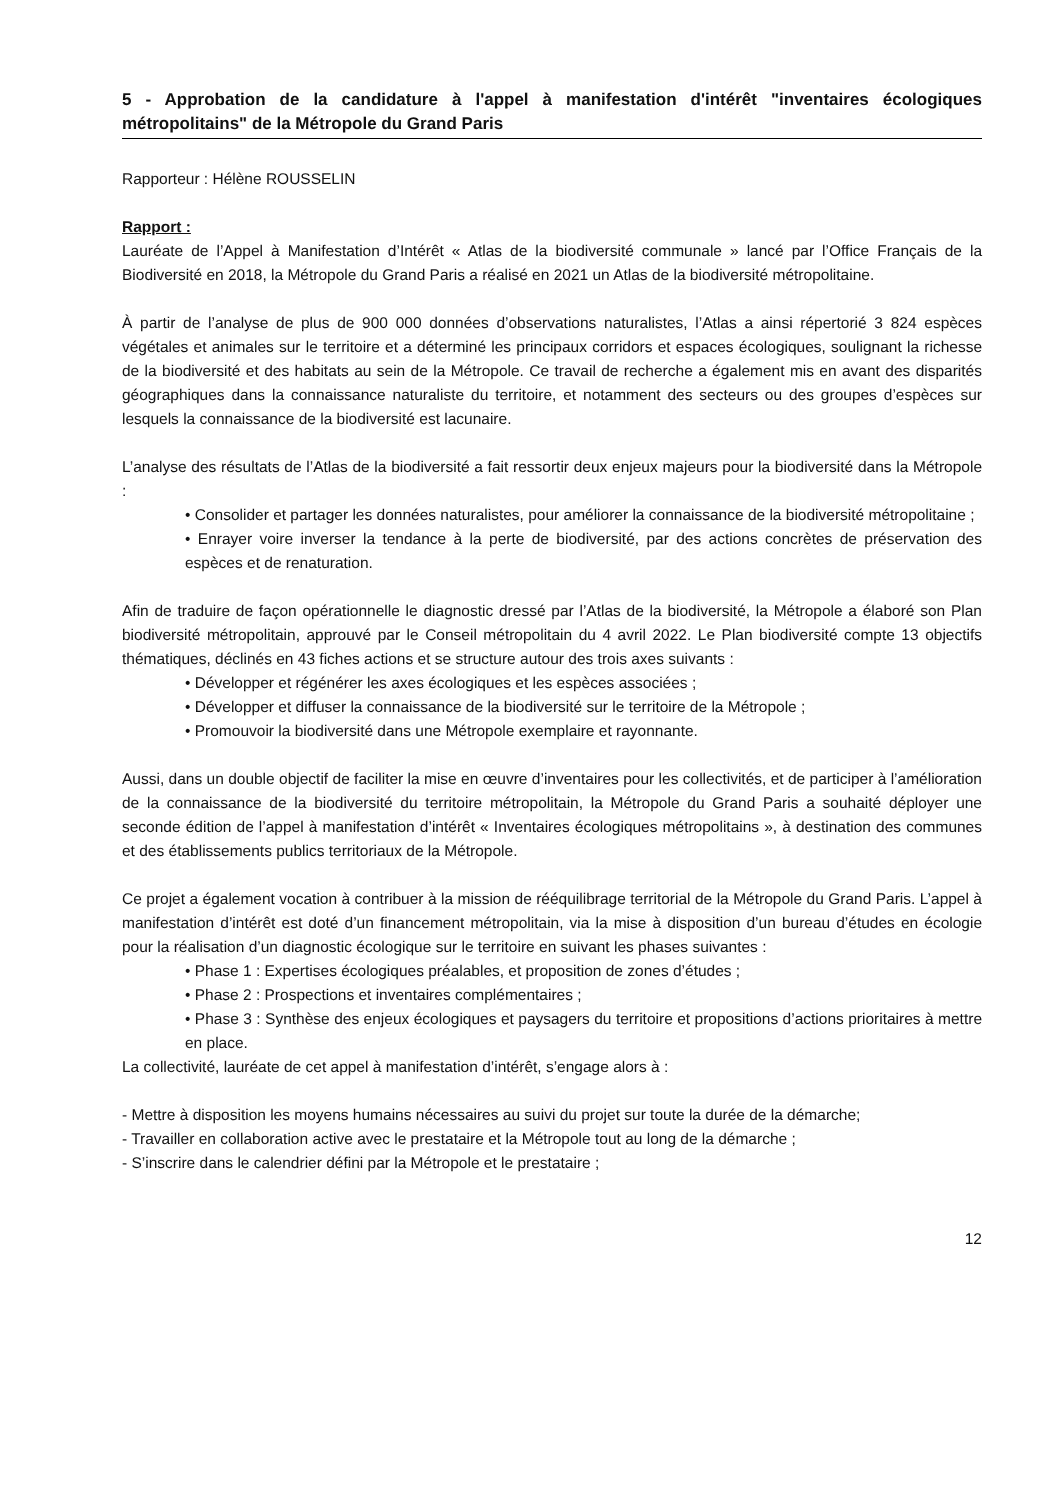5 - Approbation de la candidature à l'appel à manifestation d'intérêt "inventaires écologiques métropolitains" de la Métropole du Grand Paris
Rapporteur : Hélène ROUSSELIN
Rapport :
Lauréate de l’Appel à Manifestation d’Intérêt « Atlas de la biodiversité communale » lancé par l’Office Français de la Biodiversité en 2018, la Métropole du Grand Paris a réalisé en 2021 un Atlas de la biodiversité métropolitaine.
À partir de l’analyse de plus de 900 000 données d’observations naturalistes, l’Atlas a ainsi répertorié 3 824 espèces végétales et animales sur le territoire et a déterminé les principaux corridors et espaces écologiques, soulignant la richesse de la biodiversité et des habitats au sein de la Métropole. Ce travail de recherche a également mis en avant des disparités géographiques dans la connaissance naturaliste du territoire, et notamment des secteurs ou des groupes d’espèces sur lesquels la connaissance de la biodiversité est lacunaire.
L’analyse des résultats de l’Atlas de la biodiversité a fait ressortir deux enjeux majeurs pour la biodiversité dans la Métropole :
• Consolider et partager les données naturalistes, pour améliorer la connaissance de la biodiversité métropolitaine ;
• Enrayer voire inverser la tendance à la perte de biodiversité, par des actions concrètes de préservation des espèces et de renaturation.
Afin de traduire de façon opérationnelle le diagnostic dressé par l’Atlas de la biodiversité, la Métropole a élaboré son Plan biodiversité métropolitain, approuvé par le Conseil métropolitain du 4 avril 2022. Le Plan biodiversité compte 13 objectifs thématiques, déclinés en 43 fiches actions et se structure autour des trois axes suivants :
• Développer et régénérer les axes écologiques et les espèces associées ;
• Développer et diffuser la connaissance de la biodiversité sur le territoire de la Métropole ;
• Promouvoir la biodiversité dans une Métropole exemplaire et rayonnante.
Aussi, dans un double objectif de faciliter la mise en œuvre d’inventaires pour les collectivités, et de participer à l’amélioration de la connaissance de la biodiversité du territoire métropolitain, la Métropole du Grand Paris a souhaité déployer une seconde édition de l’appel à manifestation d’intérêt « Inventaires écologiques métropolitains », à destination des communes et des établissements publics territoriaux de la Métropole.
Ce projet a également vocation à contribuer à la mission de rééquilibrage territorial de la Métropole du Grand Paris. L’appel à manifestation d’intérêt est doté d’un financement métropolitain, via la mise à disposition d’un bureau d’études en écologie pour la réalisation d’un diagnostic écologique sur le territoire en suivant les phases suivantes :
• Phase 1 : Expertises écologiques préalables, et proposition de zones d’études ;
• Phase 2 : Prospections et inventaires complémentaires ;
• Phase 3 : Synthèse des enjeux écologiques et paysagers du territoire et propositions d’actions prioritaires à mettre en place.
La collectivité, lauréate de cet appel à manifestation d’intérêt, s’engage alors à :
- Mettre à disposition les moyens humains nécessaires au suivi du projet sur toute la durée de la démarche;
- Travailler en collaboration active avec le prestataire et la Métropole tout au long de la démarche ;
- S’inscrire dans le calendrier défini par la Métropole et le prestataire ;
12